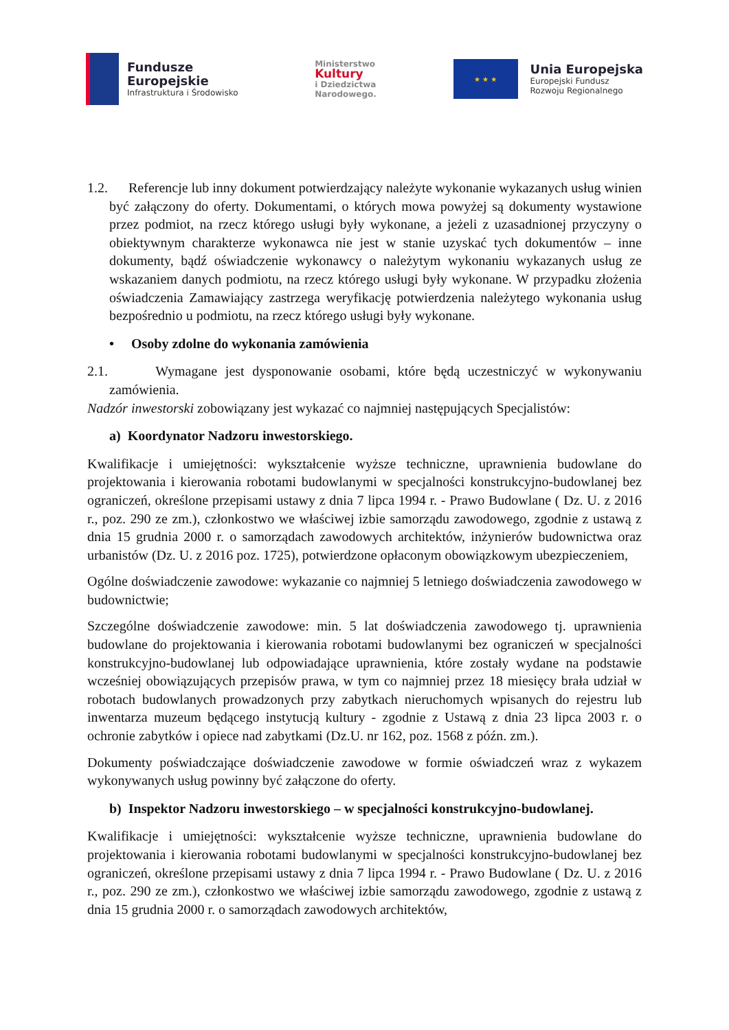Fundusze
Europejskie
Infrastruktura i Środowisko
Ministerstwo
Kultury
i Dziedzictwa
Narodowego.
★ ★ ★
Unia Europejska
Europejski Fundusz
Rozwoju Regionalnego
1.2. Referencje lub inny dokument potwierdzający należyte wykonanie wykazanych usług winien być załączony do oferty. Dokumentami, o których mowa powyżej są dokumenty wystawione przez podmiot, na rzecz którego usługi były wykonane, a jeżeli z uzasadnionej przyczyny o obiektywnym charakterze wykonawca nie jest w stanie uzyskać tych dokumentów – inne dokumenty, bądź oświadczenie wykonawcy o należytym wykonaniu wykazanych usług ze wskazaniem danych podmiotu, na rzecz którego usługi były wykonane. W przypadku złożenia oświadczenia Zamawiający zastrzega weryfikację potwierdzenia należytego wykonania usług bezpośrednio u podmiotu, na rzecz którego usługi były wykonane.
• Osoby zdolne do wykonania zamówienia
2.1. Wymagane jest dysponowanie osobami, które będą uczestniczyć w wykonywaniu zamówienia.
Nadzór inwestorski zobowiązany jest wykazać co najmniej następujących Specjalistów:
a) Koordynator Nadzoru inwestorskiego.
Kwalifikacje i umiejętności: wykształcenie wyższe techniczne, uprawnienia budowlane do projektowania i kierowania robotami budowlanymi w specjalności konstrukcyjno-budowlanej bez ograniczeń, określone przepisami ustawy z dnia 7 lipca 1994 r. - Prawo Budowlane ( Dz. U. z 2016 r., poz. 290 ze zm.), członkostwo we właściwej izbie samorządu zawodowego, zgodnie z ustawą z dnia 15 grudnia 2000 r. o samorządach zawodowych architektów, inżynierów budownictwa oraz urbanistów (Dz. U. z 2016 poz. 1725), potwierdzone opłaconym obowiązkowym ubezpieczeniem,
Ogólne doświadczenie zawodowe: wykazanie co najmniej 5 letniego doświadczenia zawodowego w budownictwie;
Szczególne doświadczenie zawodowe: min. 5 lat doświadczenia zawodowego tj. uprawnienia budowlane do projektowania i kierowania robotami budowlanymi bez ograniczeń w specjalności konstrukcyjno-budowlanej lub odpowiadające uprawnienia, które zostały wydane na podstawie wcześniej obowiązujących przepisów prawa, w tym co najmniej przez 18 miesięcy brała udział w robotach budowlanych prowadzonych przy zabytkach nieruchomych wpisanych do rejestru lub inwentarza muzeum będącego instytucją kultury - zgodnie z Ustawą z dnia 23 lipca 2003 r. o ochronie zabytków i opiece nad zabytkami (Dz.U. nr 162, poz. 1568 z późn. zm.).
Dokumenty poświadczające doświadczenie zawodowe w formie oświadczeń wraz z wykazem wykonywanych usług powinny być załączone do oferty.
b) Inspektor Nadzoru inwestorskiego – w specjalności konstrukcyjno-budowlanej.
Kwalifikacje i umiejętności: wykształcenie wyższe techniczne, uprawnienia budowlane do projektowania i kierowania robotami budowlanymi w specjalności konstrukcyjno-budowlanej bez ograniczeń, określone przepisami ustawy z dnia 7 lipca 1994 r. - Prawo Budowlane ( Dz. U. z 2016 r., poz. 290 ze zm.), członkostwo we właściwej izbie samorządu zawodowego, zgodnie z ustawą z dnia 15 grudnia 2000 r. o samorządach zawodowych architektów,